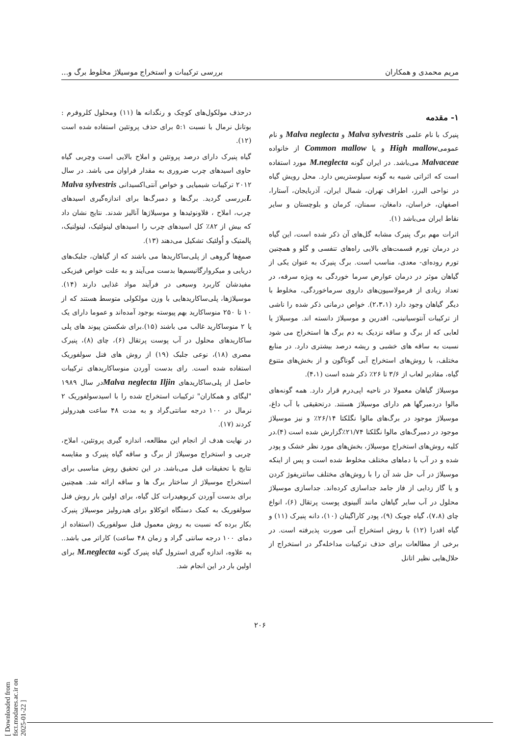مریم محمدی و همکاران بررسی ترکیبات و استخراج موسیلاژ مخلوط برگ و...
۱- مقدمه
پنیرک با نام علمی Malva sylvestris و Malva neglecta و نام عمومیHigh mallow و یا Common mallow از خانواده Malvaceae می‌باشد. در ایران گونه M.neglecta مورد استفاده است که اثراتی شبیه به گونه سیلوستریس دارد. محل رویش گیاه در نواحی البرز، اطراف تهران، شمال ایران، آذربایجان، آستارا، اصفهان، خراسان، دامغان، سمنان، کرمان و بلوچستان و سایر نقاط ایران می‌باشد (۱).
اثرات مهم برگ پنیرک مشابه گل‌های آن ذکر شده است، این گیاه در درمان تورم قسمت‌های بالایی راه‌های تنفسی و گلو و همچنین تورم روده‌ای- معدی، مناسب است. برگ پنیرک به عنوان یکی از گیاهان موثر در درمان عوارض سرما خوردگی به ویژه سرفه، در تعداد زیادی از فرمولاسیون‌های داروی سرماخوردگی، مخلوط با دیگر گیاهان وجود دارد (۲،۳،۱). خواص درمانی ذکر شده را ناشی از ترکیبات آنتوسیانینی، افدرین و موسیلاژ دانسته اند. موسیلاژ یا لعابی که از برگ و ساقه نزدیک به دم برگ ها استخراج می شود نسبت به ساقه های خشبی و ریشه درصد بیشتری دارد. در منابع مختلف، با روش‌های استخراج آبی گوناگون و از بخش‌های متنوع گیاه، مقادیر لعاب از ۳/۶ تا ۲۶٪ ذکر شده است (۴،۱).
موسیلاژ گیاهان معمولا در ناحیه اپی‌درم قرار دارد. همه گونه‌های مالوا دردمبرگها هم دارای موسیلاژ هستند. درتحقیقی با آب داغ، موسیلاژ موجود در برگ‌های مالوا نگلکتا ۲۶/۱۴٪ و نیز موسیلاژ موجود در دمبرگ‌های مالوا نگلکتا ۲۱/۷۴٪گزارش شده است (۴).در کلیه روش‌های استخراج موسیلاژ، بخش‌های مورد نظر خشک و پودر شده و در آب با دماهای مختلف مخلوط شده است و پس از اینکه موسیلاژ در آب حل شد آن را با روش‌های مختلف سانتریفوژ کردن و یا گاز زدایی از فاز جامد جداسازی کرده‌اند. جداسازی موسیلاژ محلول در آب سایر گیاهان مانند آلبینوی پوست پرتقال (۶)، انواع چای (۷،۸)، گیاه چوبک (۹)، پودر کاراگینان (۱۰)، دانه پنیرک (۱۱) و گیاه افدرا (۱۲) با روش استخراج آبی صورت پذیرفته است. در برخی از مطالعات برای حذف ترکیبات مداخله‌گر در استخراج از حلال‌هایی نظیر اتانل
درحذف مولکول‌های کوچک و رنگدانه ها (۱۱) ومحلول کلروفرم : بوتانل نرمال با نسبت ۵:۱ برای حذف پروتئین استفاده شده است (۱۲).
گیاه پنیرک دارای درصد پروتئین و املاح بالایی است وچربی گیاه حاوی اسیدهای چرب ضروری به مقدار فراوان می باشد. در سال ۲۰۱۲ ترکیبات شیمیایی و خواص آنتی‌اکسیدانی Malva sylvestris Lبررسی گردید. برگ‌ها و دمبرگ‌ها برای اندازه‌گیری اسیدهای چرب، املاح ، فلاونوئیدها و موسیلاژها آنالیز شدند. نتایج نشان داد که بیش از ۸۲٪ کل اسیدهای چرب را اسیدهای لینولئیک، لینولنیک، پالمتیک و اُولئیک تشکیل می‌دهند (۱۳).
صمغ‌ها گروهی از پلی‌ساکاریدها می باشند که از گیاهان، جلبک‌های دریایی و میکروارگانیسم‌ها بدست می‌آیند و به علت خواص فیزیکی مفیدشان کاربرد وسیعی در فرآیند مواد غذایی دارند (۱۴). موسیلاژها، پلی‌ساکاریدهایی با وزن مولکولی متوسط هستند که از ۱۰ تا ۲۵۰ منوساکارید بهم پیوسته بوجود آمده‌اند و عموما دارای یک یا ۲ منوساکارید غالب می باشند (۱۵).برای شکستن پیوند های پلی ساکاریدهای محلول در آب پوست پرتقال (۶)، چای (۸)، پنیرک مصری (۱۸)، نوعی جلبک (۱۹) از روش های فنل سولفوریک استفاده شده است. رای بدست آوردن منوساکاریدهای ترکیبات حاصل از پلی‌ساکاریدهای Malva neglecta Iljinدر سال ۱۹۸۹ "لیگای و همکاران" ترکیبات استخراج شده را با اسیدسولفوریک ۲ نرمال در ۱۰۰ درجه سانتی‌گراد و به مدت ۴۸ ساعت هیدرولیز کردند (۱۷).
در نهایت هدف از انجام این مطالعه، اندازه گیری پروتئین، املاح، چربی و استخراج موسیلاژ از برگ و ساقه گیاه پنیرک و مقایسه نتایج با تحقیقات قبل می‌باشد. در این تحقیق روش مناسبی برای استخراج موسیلاژ از ساختار برگ ها و ساقه ارائه شد. همچنین برای بدست آوردن کربوهیدرات کل گیاه، برای اولین بار روش فنل سولفوریک به کمک دستگاه اتوکلاو برای هیدرولیز موسیلاژ پنیرک بکار برده که نسبت به روش معمول فنل سولفوریک (استفاده از دمای ۱۰۰ درجه سانتی گراد و زمان ۴۸ ساعت) کاراتر می باشد.. به علاوه، اندازه گیری استرول گیاه پنیرک گونه M.neglecta برای اولین بار در این انجام شد.
۲۰۶
[ Downloaded from fsct.modares.ac.ir on 2025-01-22 ]